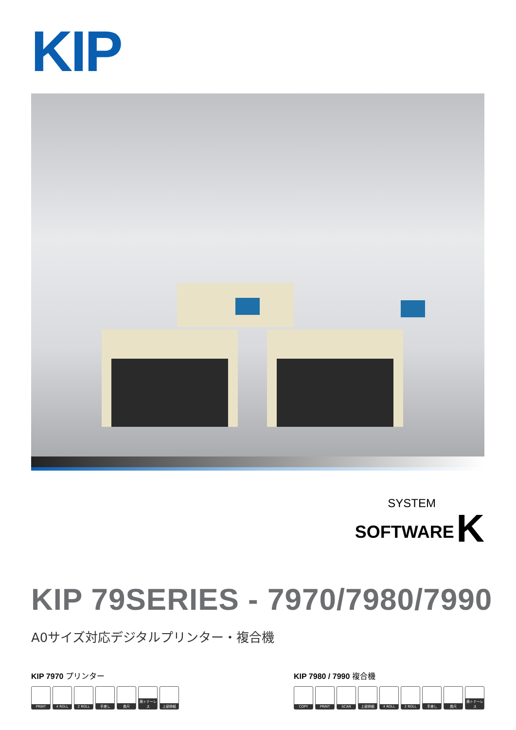KIP
SYSTEM
SOFTWARE K
KIP 79SERIES - 7970/7980/7990
A0サイズ対応デジタルプリンター・複合機
KIP 7970 プリンター
PRINT
4 ROLL
2 ROLL
手差し
長尺 廃トナーレス
上部排紙
KIP 7980 / 7990 複合機
COPY
PRINT
SCAN
上部排紙
4 ROLL
2 ROLL
手差し
長尺 廃トナーレス